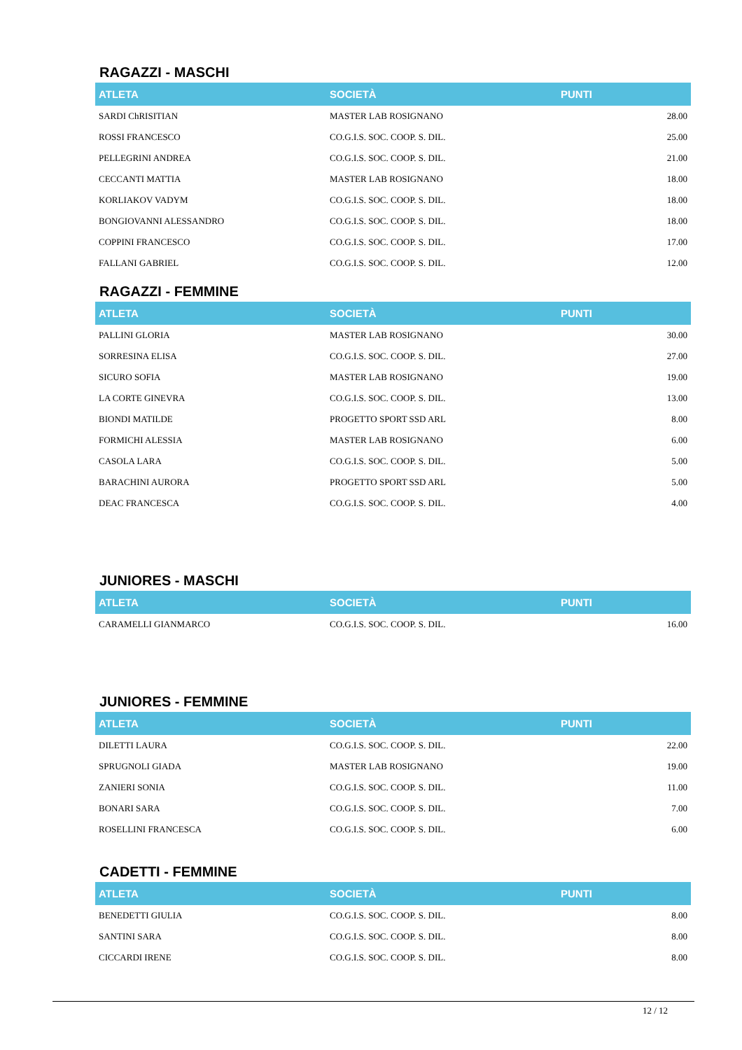RAGAZZI - MASCHI
| ATLETA | SOCIETÀ | PUNTI |
| --- | --- | --- |
| SARDI ChRISITIAN | MASTER LAB ROSIGNANO | 28.00 |
| ROSSI FRANCESCO | CO.G.I.S. SOC. COOP. S. DIL. | 25.00 |
| PELLEGRINI ANDREA | CO.G.I.S. SOC. COOP. S. DIL. | 21.00 |
| CECCANTI MATTIA | MASTER LAB ROSIGNANO | 18.00 |
| KORLIAKOV VADYM | CO.G.I.S. SOC. COOP. S. DIL. | 18.00 |
| BONGIOVANNI ALESSANDRO | CO.G.I.S. SOC. COOP. S. DIL. | 18.00 |
| COPPINI FRANCESCO | CO.G.I.S. SOC. COOP. S. DIL. | 17.00 |
| FALLANI GABRIEL | CO.G.I.S. SOC. COOP. S. DIL. | 12.00 |
RAGAZZI - FEMMINE
| ATLETA | SOCIETÀ | PUNTI |
| --- | --- | --- |
| PALLINI GLORIA | MASTER LAB ROSIGNANO | 30.00 |
| SORRESINA ELISA | CO.G.I.S. SOC. COOP. S. DIL. | 27.00 |
| SICURO SOFIA | MASTER LAB ROSIGNANO | 19.00 |
| LA CORTE GINEVRA | CO.G.I.S. SOC. COOP. S. DIL. | 13.00 |
| BIONDI MATILDE | PROGETTO SPORT SSD ARL | 8.00 |
| FORMICHI ALESSIA | MASTER LAB ROSIGNANO | 6.00 |
| CASOLA LARA | CO.G.I.S. SOC. COOP. S. DIL. | 5.00 |
| BARACHINI AURORA | PROGETTO SPORT SSD ARL | 5.00 |
| DEAC FRANCESCA | CO.G.I.S. SOC. COOP. S. DIL. | 4.00 |
JUNIORES - MASCHI
| ATLETA | SOCIETÀ | PUNTI |
| --- | --- | --- |
| CARAMELLI GIANMARCO | CO.G.I.S. SOC. COOP. S. DIL. | 16.00 |
JUNIORES - FEMMINE
| ATLETA | SOCIETÀ | PUNTI |
| --- | --- | --- |
| DILETTI LAURA | CO.G.I.S. SOC. COOP. S. DIL. | 22.00 |
| SPRUGNOLI GIADA | MASTER LAB ROSIGNANO | 19.00 |
| ZANIERI SONIA | CO.G.I.S. SOC. COOP. S. DIL. | 11.00 |
| BONARI SARA | CO.G.I.S. SOC. COOP. S. DIL. | 7.00 |
| ROSELLINI FRANCESCA | CO.G.I.S. SOC. COOP. S. DIL. | 6.00 |
CADETTI - FEMMINE
| ATLETA | SOCIETÀ | PUNTI |
| --- | --- | --- |
| BENEDETTI GIULIA | CO.G.I.S. SOC. COOP. S. DIL. | 8.00 |
| SANTINI SARA | CO.G.I.S. SOC. COOP. S. DIL. | 8.00 |
| CICCARDI IRENE | CO.G.I.S. SOC. COOP. S. DIL. | 8.00 |
12 / 12